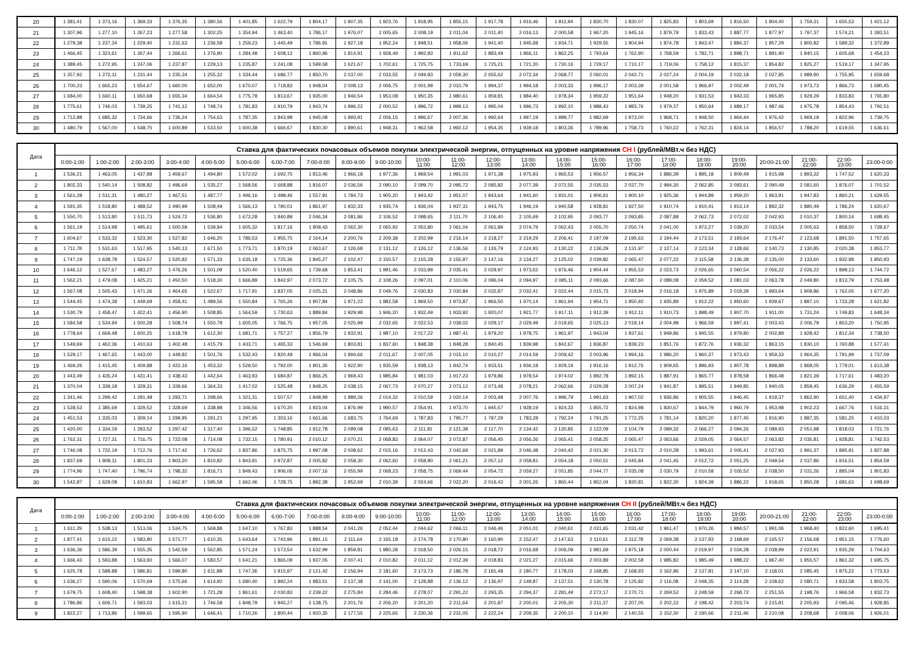| 20 | 1 381,41 | 1 373,16 | 1 369,33 | 1 376,35 | 1 380,56 | 1 401,85 | 1 622,79 | 1 804,17 | 1 907,35 | 1 923,76 | 1 918,95 | 1 855,15 | 1 917,78 | 1 916,46 | 1 911,94 | 1 830,70 | 1 830,07 | 1 825,83 | 1 803,69 | 1 816,50 | 1 804,40 | 1 759,31 | 1 655,53 | 1 421,12 |
| 21 | 1 307,96 | 1 277,10 | 1 267,23 | 1 277,58 | 1 302,25 | 1 354,94 | 1 463,40 | 1 786,17 | 1 976,07 | 2 005,65 | 2 008,19 | 2 011,04 | 2 011,40 | 2 016,13 | 2 000,58 | 1 967,20 | 1 945,16 | 1 879,79 | 1 833,43 | 1 887,77 | 1 877,97 | 1 797,37 | 1 574,21 | 1 393,51 |
| 22 | 1 279,38 | 1 237,34 | 1 229,40 | 1 231,63 | 1 236,58 | 1 259,23 | 1 445,49 | 1 786,91 | 1 927,18 | 1 952,24 | 1 948,51 | 1 958,06 | 1 941,40 | 1 945,68 | 1 934,71 | 1 929,55 | 1 904,94 | 1 874,78 | 1 843,47 | 1 884,37 | 1 857,29 | 1 800,82 | 1 589,32 | 1 372,89 |
| 23 | 1 466,45 | 1 323,61 | 1 267,44 | 1 266,61 | 1 276,90 | 1 284,48 | 1 608,12 | 1 860,96 | 1 814,91 | 1 928,49 | 1 992,83 | 1 911,62 | 1 883,49 | 1 866,11 | 1 862,25 | 1 793,64 | 1 762,90 | 1 768,59 | 1 782,71 | 1 898,71 | 1 891,90 | 1 840,15 | 1 605,68 | 1 454,23 |
| 24 | 1 389,45 | 1 272,95 | 1 247,06 | 1 237,87 | 1 229,13 | 1 235,87 | 1 241,08 | 1 599,58 | 1 621,67 | 1 702,61 | 1 725,75 | 1 733,69 | 1 725,21 | 1 721,20 | 1 730,16 | 1 729,17 | 1 710,17 | 1 719,06 | 1 758,12 | 1 815,37 | 1 854,82 | 1 825,27 | 1 519,17 | 1 347,95 |
| 25 | 1 357,92 | 1 272,11 | 1 231,44 | 1 235,34 | 1 255,32 | 1 334,44 | 1 686,77 | 1 850,70 | 2 037,00 | 2 033,55 | 2 049,83 | 2 059,30 | 2 055,62 | 2 072,34 | 2 068,77 | 2 060,01 | 2 042,71 | 2 027,24 | 2 004,19 | 2 032,18 | 2 027,85 | 1 989,90 | 1 755,95 | 1 659,68 |
| 26 | 1 700,23 | 1 665,23 | 1 654,67 | 1 660,00 | 1 652,00 | 1 670,07 | 1 718,83 | 1 948,04 | 2 008,13 | 2 006,75 | 2 001,99 | 2 010,79 | 1 994,37 | 1 994,18 | 2 003,33 | 1 996,17 | 2 003,39 | 2 001,58 | 1 966,97 | 2 002,49 | 2 001,74 | 1 973,73 | 1 866,73 | 1 680,45 |
| 27 | 1 684,00 | 1 660,11 | 1 650,68 | 1 655,34 | 1 664,54 | 1 775,78 | 1 813,67 | 1 935,00 | 1 946,54 | 1 953,08 | 1 950,35 | 1 980,61 | 1 959,81 | 1 984,40 | 1 978,34 | 1 959,22 | 1 951,64 | 1 948,20 | 1 931,53 | 1 943,33 | 1 965,85 | 1 929,29 | 1 833,83 | 1 765,80 |
| 28 | 1 775,61 | 1 746,03 | 1 739,25 | 1 741,12 | 1 748,74 | 1 781,83 | 1 910,79 | 1 943,74 | 1 996,22 | 2 000,52 | 1 996,72 | 1 999,13 | 1 995,04 | 1 996,73 | 1 992,10 | 1 988,43 | 1 983,76 | 1 979,37 | 1 950,64 | 1 989,17 | 1 987,46 | 1 975,78 | 1 854,43 | 1 792,51 |
| 29 | 1 712,88 | 1 685,32 | 1 734,66 | 1 736,24 | 1 754,63 | 1 787,35 | 1 843,98 | 1 945,08 | 1 993,91 | 2 006,15 | 1 996,67 | 2 007,36 | 1 992,64 | 1 997,19 | 1 989,77 | 1 982,69 | 1 973,00 | 1 968,71 | 1 948,50 | 1 964,44 | 1 976,42 | 1 969,18 | 1 822,96 | 1 739,75 |
| 30 | 1 480,79 | 1 567,00 | 1 548,75 | 1 600,89 | 1 533,50 | 1 600,38 | 1 666,67 | 1 830,30 | 1 890,61 | 1 948,31 | 1 962,58 | 1 960,12 | 1 954,35 | 1 939,18 | 1 803,36 | 1 789,96 | 1 758,73 | 1 760,22 | 1 762,31 | 1 824,14 | 1 856,57 | 1 788,20 | 1 619,55 | 1 636,61 |
| Дата | Ставка для фактических почасовых объемов покупки электрической энергии, отпущенных на уровне напряжения СН I (рублей/МВт.ч без НДС) | | | | | | | | | | | | | | | | | | | | | | | |
| --- | --- | --- | --- | --- | --- | --- | --- | --- | --- | --- | --- | --- | --- | --- | --- | --- | --- | --- | --- | --- | --- | --- | --- | --- |
| | 0:00-1:00 | 1:00-2:00 | 2:00-3:00 | 3:00-4:00 | 4:00-5:00 | 5:00-6:00 | 6:00-7:00 | 7:00-8:00 | 8:00-9:00 | 9:00-10:00 | 10:00- 11:00 | 11:00- 12:00 | 12:00- 13:00 | 13:00- 14:00 | 14:00- 15:00 | 15:00- 16:00 | 16:00- 17:00 | 17:00- 18:00 | 18:00- 19:00 | 19:00- 20:00 | 20:00-21:00 | 21:00- 22:00 | 22:00- 23:00 | 23:00-0:00 |
| 1 | 1 536,21 | 1 463,05 | 1 437,98 | 1 459,67 | 1 494,80 | 1 572,02 | 1 692,75 | 1 813,46 | 1 966,18 | 1 977,36 | 1 969,54 | 1 991,03 | 1 971,38 | 1 975,93 | 1 965,53 | 1 956,57 | 1 956,34 | 1 886,39 | 1 895,18 | 1 909,49 | 1 915,98 | 1 893,32 | 1 747,52 | 1 620,33 |
| 2 | 1 802,33 | 1 540,14 | 1 508,82 | 1 496,69 | 1 535,27 | 1 568,56 | 1 668,88 | 1 816,07 | 2 036,56 | 2 090,10 | 2 099,70 | 2 095,72 | 2 085,82 | 2 077,39 | 2 072,55 | 2 035,53 | 2 037,70 | 1 994,30 | 2 062,85 | 2 093,61 | 2 090,49 | 2 081,60 | 1 876,07 | 1 701,52 |
| 3 | 1 561,28 | 1 511,31 | 1 480,27 | 1 467,51 | 1 487,77 | 1 496,16 | 1 498,46 | 1 557,91 | 1 784,73 | 1 905,20 | 1 943,42 | 1 951,07 | 1 943,64 | 1 941,60 | 1 931,01 | 1 906,61 | 1 900,10 | 1 925,36 | 1 944,89 | 1 959,20 | 1 963,91 | 1 947,83 | 1 860,21 | 1 629,55 |
| 4 | 1 591,35 | 1 518,80 | 1 488,52 | 1 490,99 | 1 508,49 | 1 566,13 | 1 790,01 | 1 861,97 | 1 932,33 | 1 935,74 | 1 936,04 | 1 937,31 | 1 943,75 | 1 946,19 | 1 940,58 | 1 928,81 | 1 927,50 | 1 910,74 | 1 910,41 | 1 913,14 | 1 892,32 | 1 880,49 | 1 786,24 | 1 620,67 |
| 5 | 1 550,70 | 1 513,80 | 1 511,73 | 1 524,72 | 1 536,80 | 1 672,28 | 1 840,89 | 2 046,34 | 2 081,86 | 2 106,52 | 2 098,65 | 2 111,70 | 2 106,40 | 2 105,69 | 2 102,95 | 2 093,77 | 2 093,85 | 2 087,88 | 2 062,73 | 2 072,02 | 2 042,93 | 2 010,37 | 1 800,14 | 1 698,45 |
| 6 | 1 561,19 | 1 514,98 | 1 495,61 | 1 500,58 | 1 539,84 | 1 605,32 | 1 817,16 | 1 908,43 | 2 062,30 | 2 065,92 | 2 053,80 | 2 061,04 | 2 061,89 | 2 074,79 | 2 062,43 | 2 055,70 | 2 050,74 | 2 041,00 | 1 973,27 | 2 039,20 | 2 033,54 | 2 005,63 | 1 858,50 | 1 728,67 |
| 7 | 1 604,67 | 1 533,32 | 1 523,30 | 1 527,82 | 1 646,20 | 1 786,53 | 1 955,75 | 2 164,14 | 2 200,76 | 2 209,38 | 2 202,99 | 2 216,14 | 2 218,27 | 2 219,29 | 2 206,41 | 2 197,09 | 2 195,63 | 2 194,44 | 2 173,51 | 2 193,64 | 2 176,47 | 2 123,68 | 1 891,50 | 1 757,65 |
| 8 | 1 711,78 | 1 531,63 | 1 517,95 | 1 540,13 | 1 671,50 | 1 773,71 | 1 870,19 | 2 063,67 | 2 126,68 | 2 131,12 | 2 126,12 | 2 136,56 | 2 126,79 | 2 124,93 | 2 130,22 | 2 136,29 | 2 131,97 | 2 127,14 | 2 123,34 | 2 128,66 | 2 140,73 | 2 130,85 | 2 020,38 | 1 853,77 |
| 9 | 1 747,19 | 1 638,78 | 1 524,57 | 1 520,82 | 1 571,33 | 1 635,18 | 1 725,36 | 1 845,27 | 2 102,47 | 2 150,57 | 2 155,28 | 2 155,97 | 2 147,16 | 2 134,27 | 2 125,02 | 2 039,82 | 2 065,47 | 2 077,22 | 2 115,58 | 2 136,38 | 2 135,00 | 2 133,60 | 1 932,98 | 1 850,93 |
| 10 | 1 646,12 | 1 527,67 | 1 483,27 | 1 476,26 | 1 501,09 | 1 520,40 | 1 519,65 | 1 739,68 | 1 853,41 | 1 991,46 | 2 033,89 | 2 035,41 | 2 029,97 | 1 973,62 | 1 976,46 | 1 904,44 | 1 955,53 | 2 023,73 | 2 026,65 | 2 060,54 | 2 056,22 | 2 026,22 | 1 898,13 | 1 744,72 |
| 11 | 1 562,21 | 1 479,08 | 1 425,21 | 1 450,50 | 1 518,30 | 1 666,89 | 1 842,97 | 2 073,72 | 2 105,75 | 2 108,26 | 2 097,01 | 2 110,06 | 2 096,04 | 2 094,97 | 2 085,11 | 2 093,66 | 2 087,60 | 2 089,08 | 2 059,52 | 2 081,03 | 2 063,78 | 2 049,80 | 1 813,79 | 1 753,48 |
| 12 | 1 567,08 | 1 505,43 | 1 471,26 | 1 464,65 | 1 522,67 | 1 717,91 | 1 837,05 | 2 025,21 | 2 048,86 | 2 049,76 | 2 030,83 | 2 030,84 | 2 032,87 | 2 032,41 | 2 022,44 | 2 015,73 | 2 018,94 | 2 016,18 | 1 975,89 | 2 019,39 | 1 993,64 | 1 909,86 | 1 762,05 | 1 677,20 |
| 13 | 1 544,45 | 1 474,38 | 1 449,69 | 1 458,41 | 1 489,56 | 1 550,84 | 1 765,26 | 1 907,84 | 1 971,22 | 1 982,58 | 1 969,50 | 1 973,87 | 1 966,50 | 1 970,14 | 1 961,94 | 1 954,71 | 1 950,92 | 1 935,89 | 1 912,22 | 1 950,60 | 1 939,67 | 1 897,10 | 1 733,28 | 1 621,82 |
| 14 | 1 530,79 | 1 458,47 | 1 422,41 | 1 456,90 | 1 508,85 | 1 564,59 | 1 730,63 | 1 889,84 | 1 929,98 | 1 946,20 | 1 932,49 | 1 933,92 | 1 920,07 | 1 921,77 | 1 917,11 | 1 912,39 | 1 912,11 | 1 910,73 | 1 898,49 | 1 907,70 | 1 911,00 | 1 731,24 | 1 749,83 | 1 648,34 |
| 15 | 1 584,58 | 1 534,94 | 1 500,28 | 1 508,74 | 1 550,78 | 1 605,05 | 1 766,75 | 1 957,05 | 2 025,99 | 2 032,65 | 2 022,53 | 2 039,02 | 2 029,17 | 2 029,49 | 2 019,65 | 2 025,13 | 2 019,14 | 2 004,98 | 1 966,59 | 1 997,41 | 2 003,43 | 2 006,79 | 1 853,20 | 1 750,95 |
| 16 | 1 778,64 | 1 669,48 | 1 600,25 | 1 618,78 | 1 612,30 | 1 681,71 | 1 757,27 | 1 856,79 | 1 932,91 | 1 987,10 | 2 017,22 | 1 987,41 | 1 979,20 | 1 978,75 | 1 961,97 | 1 943,04 | 1 937,61 | 1 949,86 | 1 945,55 | 1 979,80 | 2 002,89 | 1 928,42 | 1 812,34 | 1 738,50 |
| 17 | 1 549,69 | 1 462,36 | 1 410,63 | 1 402,48 | 1 415,79 | 1 433,71 | 1 465,33 | 1 546,69 | 1 803,81 | 1 837,60 | 1 848,38 | 1 848,28 | 1 840,45 | 1 839,98 | 1 842,67 | 1 836,87 | 1 839,23 | 1 851,76 | 1 872,76 | 1 936,32 | 1 863,15 | 1 830,10 | 1 760,88 | 1 577,41 |
| 18 | 1 529,17 | 1 467,65 | 1 443,00 | 1 449,82 | 1 501,76 | 1 532,43 | 1 820,49 | 1 966,04 | 1 994,66 | 2 011,67 | 2 007,05 | 2 015,10 | 2 010,27 | 2 014,59 | 2 009,42 | 2 003,96 | 1 994,16 | 1 986,20 | 1 960,37 | 1 973,43 | 1 959,33 | 1 964,35 | 1 791,99 | 1 737,09 |
| 19 | 1 469,26 | 1 415,45 | 1 409,88 | 1 422,16 | 1 453,32 | 1 529,50 | 1 792,00 | 1 901,35 | 1 922,90 | 1 935,59 | 1 938,13 | 1 942,74 | 1 933,51 | 1 936,18 | 1 929,19 | 1 916,16 | 1 912,76 | 1 909,65 | 1 896,93 | 1 907,78 | 1 898,89 | 1 868,05 | 1 779,01 | 1 613,38 |
| 20 | 1 443,49 | 1 435,24 | 1 431,41 | 1 438,43 | 1 442,64 | 1 463,93 | 1 684,87 | 1 866,25 | 1 969,43 | 1 985,84 | 1 981,03 | 1 917,23 | 1 979,86 | 1 978,54 | 1 974,02 | 1 892,78 | 1 892,15 | 1 887,91 | 1 865,77 | 1 878,58 | 1 866,48 | 1 821,39 | 1 717,61 | 1 483,20 |
| 21 | 1 370,04 | 1 339,18 | 1 329,31 | 1 339,66 | 1 364,33 | 1 417,02 | 1 525,48 | 1 848,25 | 2 038,15 | 2 067,73 | 2 070,27 | 2 073,12 | 2 073,48 | 2 078,21 | 2 062,66 | 2 029,28 | 2 007,24 | 1 941,87 | 1 895,51 | 1 949,85 | 1 940,05 | 1 859,45 | 1 636,29 | 1 455,59 |
| 22 | 1 341,46 | 1 299,42 | 1 291,48 | 1 293,71 | 1 298,66 | 1 321,31 | 1 507,57 | 1 848,99 | 1 989,26 | 2 014,32 | 2 010,59 | 2 020,14 | 2 003,48 | 2 007,76 | 1 996,79 | 1 991,63 | 1 967,02 | 1 936,86 | 1 905,55 | 1 946,45 | 1 919,37 | 1 862,90 | 1 651,40 | 1 434,97 |
| 23 | 1 528,53 | 1 385,69 | 1 329,52 | 1 328,69 | 1 338,98 | 1 346,56 | 1 670,20 | 1 923,04 | 1 876,99 | 1 990,57 | 2 054,91 | 1 973,70 | 1 945,57 | 1 928,19 | 1 924,33 | 1 855,72 | 1 824,98 | 1 830,67 | 1 844,79 | 1 960,79 | 1 953,98 | 1 902,23 | 1 667,76 | 1 516,31 |
| 24 | 1 451,53 | 1 335,03 | 1 309,14 | 1 299,95 | 1 291,21 | 1 297,95 | 1 303,16 | 1 661,66 | 1 683,75 | 1 764,69 | 1 787,83 | 1 795,77 | 1 787,29 | 1 783,28 | 1 792,24 | 1 791,25 | 1 772,25 | 1 781,14 | 1 820,20 | 1 877,45 | 1 916,90 | 1 887,35 | 1 581,25 | 1 410,03 |
| 25 | 1 420,00 | 1 334,19 | 1 293,52 | 1 297,42 | 1 317,40 | 1 396,52 | 1 748,85 | 1 912,78 | 2 099,08 | 2 095,63 | 2 111,91 | 2 121,38 | 2 117,70 | 2 134,42 | 2 130,85 | 2 122,09 | 2 104,79 | 2 089,32 | 2 066,27 | 2 094,26 | 2 089,93 | 2 051,98 | 1 818,03 | 1 721,76 |
| 26 | 1 762,31 | 1 727,31 | 1 716,75 | 1 722,08 | 1 714,08 | 1 732,15 | 1 780,91 | 2 010,12 | 2 070,21 | 2 068,83 | 2 064,07 | 2 072,87 | 2 056,45 | 2 056,26 | 2 065,41 | 2 058,25 | 2 065,47 | 2 063,66 | 2 029,05 | 2 064,57 | 2 063,82 | 2 035,81 | 1 928,81 | 1 742,53 |
| 27 | 1 746,08 | 1 722,19 | 1 712,76 | 1 717,42 | 1 726,62 | 1 837,86 | 1 875,75 | 1 997,08 | 2 008,62 | 2 015,16 | 2 012,43 | 2 042,69 | 2 021,89 | 2 046,48 | 2 040,42 | 2 021,30 | 2 013,72 | 2 010,28 | 1 993,61 | 2 005,41 | 2 027,93 | 1 991,37 | 1 895,91 | 1 827,88 |
| 28 | 1 837,69 | 1 808,11 | 1 801,33 | 1 803,20 | 1 810,82 | 1 843,91 | 1 972,87 | 2 005,82 | 2 058,30 | 2 062,60 | 2 058,80 | 2 061,21 | 2 057,12 | 2 058,81 | 2 054,18 | 2 050,51 | 2 045,84 | 2 041,45 | 2 012,72 | 2 051,25 | 2 049,54 | 2 037,86 | 1 916,51 | 1 854,59 |
| 29 | 1 774,96 | 1 747,40 | 1 796,74 | 1 798,32 | 1 816,71 | 1 849,43 | 1 906,06 | 2 007,16 | 2 055,99 | 2 068,23 | 2 058,75 | 2 069,44 | 2 054,72 | 2 059,27 | 2 051,85 | 2 044,77 | 2 035,08 | 2 030,79 | 2 010,58 | 2 026,52 | 2 038,50 | 2 031,26 | 1 885,04 | 1 801,83 |
| 30 | 1 542,87 | 1 629,08 | 1 610,83 | 1 662,97 | 1 595,58 | 1 662,46 | 1 728,75 | 1 892,38 | 1 952,69 | 2 010,39 | 2 024,66 | 2 022,20 | 2 016,43 | 2 001,26 | 1 865,44 | 1 852,04 | 1 820,81 | 1 822,30 | 1 824,39 | 1 886,22 | 1 918,65 | 1 850,28 | 1 681,63 | 1 698,69 |
| Дата | Ставка для фактических почасовых объемов покупки электрической энергии, отпущенных на уровне напряжения СН II (рублей/МВт.ч без НДС) | | | | | | | | | | | | | | | | | | | | | | | |
| --- | --- | --- | --- | --- | --- | --- | --- | --- | --- | --- | --- | --- | --- | --- | --- | --- | --- | --- | --- | --- | --- | --- | --- | --- |
| | 0:00-1:00 | 1:00-2:00 | 2:00-3:00 | 3:00-4:00 | 4:00-5:00 | 5:00-6:00 | 6:00-7:00 | 7:00-8:00 | 8:00-9:00 | 9:00-10:00 | 10:00- 11:00 | 11:00- 12:00 | 12:00- 13:00 | 13:00- 14:00 | 14:00- 15:00 | 15:00- 16:00 | 16:00- 17:00 | 17:00- 18:00 | 18:00- 19:00 | 19:00- 20:00 | 20:00-21:00 | 21:00- 22:00 | 22:00- 23:00 | 23:00-0:00 |
| 1 | 1 611,29 | 1 538,13 | 1 513,06 | 1 534,75 | 1 569,88 | 1 647,10 | 1 767,83 | 1 888,54 | 2 041,26 | 2 052,44 | 2 044,62 | 2 066,11 | 2 046,46 | 2 051,01 | 2 040,61 | 2 031,65 | 2 031,42 | 1 961,47 | 1 970,26 | 1 984,57 | 1 991,06 | 1 968,40 | 1 822,60 | 1 695,41 |
| 2 | 1 877,41 | 1 615,22 | 1 583,90 | 1 571,77 | 1 610,35 | 1 643,64 | 1 743,96 | 1 891,15 | 2 111,64 | 2 165,18 | 2 174,78 | 2 170,80 | 2 160,90 | 2 152,47 | 2 147,63 | 2 110,61 | 2 112,78 | 2 069,38 | 2 137,93 | 2 168,69 | 2 165,57 | 2 156,68 | 1 951,15 | 1 776,60 |
| 3 | 1 636,36 | 1 586,39 | 1 555,35 | 1 542,59 | 1 562,85 | 1 571,24 | 1 573,54 | 1 632,99 | 1 859,81 | 1 980,28 | 2 018,50 | 2 026,15 | 2 018,72 | 2 016,68 | 2 006,09 | 1 981,69 | 1 975,18 | 2 000,44 | 2 019,97 | 2 034,28 | 2 038,99 | 2 022,91 | 1 935,29 | 1 704,63 |
| 4 | 1 666,43 | 1 593,88 | 1 563,60 | 1 566,07 | 1 583,57 | 1 641,21 | 1 865,09 | 1 937,05 | 2 007,41 | 2 010,82 | 2 011,12 | 2 012,39 | 2 018,83 | 2 021,27 | 2 015,66 | 2 003,89 | 2 002,58 | 1 985,82 | 1 985,49 | 1 988,22 | 1 967,40 | 1 955,57 | 1 861,32 | 1 695,75 |
| 5 | 1 625,78 | 1 588,88 | 1 586,81 | 1 599,80 | 1 611,88 | 1 747,36 | 1 915,97 | 2 121,42 | 2 156,94 | 2 181,60 | 2 173,73 | 2 186,78 | 2 181,48 | 2 180,77 | 2 178,03 | 2 168,85 | 2 168,93 | 2 162,96 | 2 137,81 | 2 147,10 | 2 118,01 | 2 085,45 | 1 875,22 | 1 773,53 |
| 6 | 1 636,27 | 1 590,06 | 1 570,69 | 1 575,66 | 1 614,92 | 1 680,40 | 1 892,24 | 1 983,51 | 2 137,38 | 2 141,00 | 2 128,88 | 2 136,12 | 2 136,97 | 2 149,87 | 2 137,51 | 2 130,78 | 2 125,82 | 2 116,08 | 2 048,35 | 2 114,28 | 2 108,62 | 2 080,71 | 1 933,58 | 1 803,75 |
| 7 | 1 679,75 | 1 608,40 | 1 598,38 | 1 602,90 | 1 721,28 | 1 861,61 | 2 030,83 | 2 239,22 | 2 275,84 | 2 284,46 | 2 278,07 | 2 291,22 | 2 293,35 | 2 294,37 | 2 281,49 | 2 272,17 | 2 270,71 | 2 269,52 | 2 248,59 | 2 268,72 | 2 251,55 | 2 198,76 | 1 966,58 | 1 832,73 |
| 8 | 1 786,86 | 1 606,71 | 1 593,03 | 1 615,21 | 1 746,58 | 1 848,79 | 1 945,27 | 2 138,75 | 2 201,76 | 2 206,20 | 2 201,20 | 2 211,64 | 2 201,87 | 2 200,01 | 2 205,30 | 2 211,37 | 2 207,05 | 2 202,22 | 2 198,42 | 2 203,74 | 2 215,81 | 2 205,93 | 2 095,46 | 1 928,85 |
| 9 | 1 822,27 | 1 713,86 | 1 599,65 | 1 595,90 | 1 646,41 | 1 710,26 | 1 800,44 | 1 920,35 | 2 177,55 | 2 225,65 | 2 230,36 | 2 231,05 | 2 222,24 | 2 209,35 | 2 200,10 | 2 114,90 | 2 140,55 | 2 152,30 | 2 190,66 | 2 211,46 | 2 210,08 | 2 208,68 | 2 008,06 | 1 926,01 |